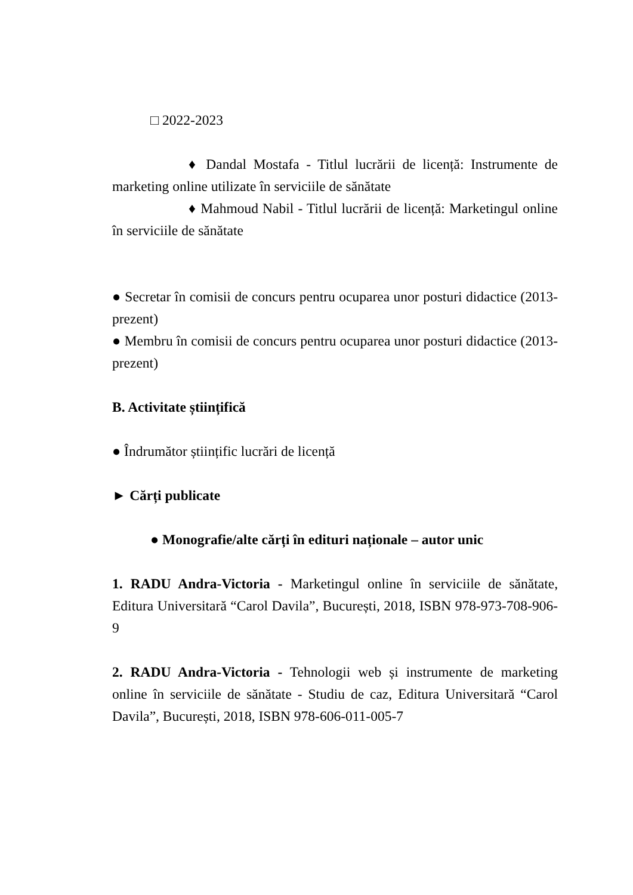□ 2022-2023
♦ Dandal Mostafa - Titlul lucrării de licență: Instrumente de marketing online utilizate în serviciile de sănătate
♦ Mahmoud Nabil - Titlul lucrării de licență: Marketingul online în serviciile de sănătate
● Secretar în comisii de concurs pentru ocuparea unor posturi didactice (2013-prezent)
● Membru în comisii de concurs pentru ocuparea unor posturi didactice (2013-prezent)
B. Activitate științifică
● Îndrumător științific lucrări de licență
► Cărți publicate
● Monografie/alte cărți în edituri naționale – autor unic
1. RADU Andra-Victoria - Marketingul online în serviciile de sănătate, Editura Universitară “Carol Davila”, București, 2018, ISBN 978-973-708-906-9
2. RADU Andra-Victoria - Tehnologii web și instrumente de marketing online în serviciile de sănătate - Studiu de caz, Editura Universitară “Carol Davila”, București, 2018, ISBN 978-606-011-005-7